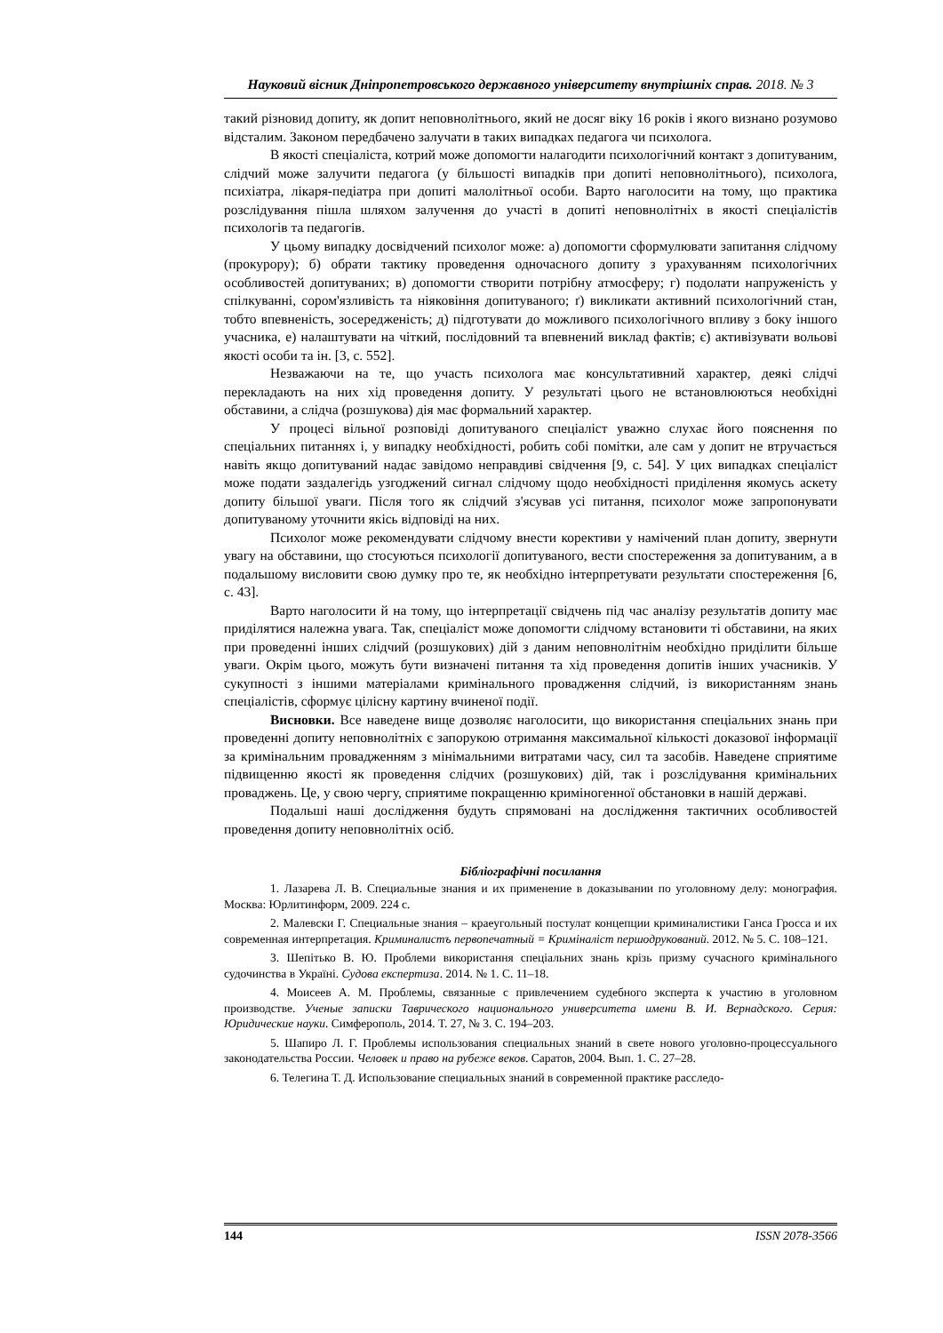Науковий вісник Дніпропетровського державного університету внутрішніх справ. 2018. № 3
такий різновид допиту, як допит неповнолітнього, який не досяг віку 16 років і якого визнано розумово відсталим. Законом передбачено залучати в таких випадках педагога чи психолога.
В якості спеціаліста, котрий може допомогти налагодити психологічний контакт з допитуваним, слідчий може залучити педагога (у більшості випадків при допиті неповнолітнього), психолога, психіатра, лікаря-педіатра при допиті малолітньої особи. Варто наголосити на тому, що практика розслідування пішла шляхом залучення до участі в допиті неповнолітніх в якості спеціалістів психологів та педагогів.
У цьому випадку досвідчений психолог може: а) допомогти сформулювати запитання слідчому (прокурору); б) обрати тактику проведення одночасного допиту з урахуванням психологічних особливостей допитуваних; в) допомогти створити потрібну атмосферу; г) подолати напруженість у спілкуванні, сором'язливість та ніяковіння допитуваного; ґ) викликати активний психологічний стан, тобто впевненість, зосередженість; д) підготувати до можливого психологічного впливу з боку іншого учасника, е) налаштувати на чіткий, послідовний та впевнений виклад фактів; є) активізувати вольові якості особи та ін. [3, с. 552].
Незважаючи на те, що участь психолога має консультативний характер, деякі слідчі перекладають на них хід проведення допиту. У результаті цього не встановлюються необхідні обставини, а слідча (розшукова) дія має формальний характер.
У процесі вільної розповіді допитуваного спеціаліст уважно слухає його пояснення по спеціальних питаннях і, у випадку необхідності, робить собі помітки, але сам у допит не втручається навіть якщо допитуваний надає завідомо неправдиві свідчення [9, с. 54]. У цих випадках спеціаліст може подати заздалегідь узгоджений сигнал слідчому щодо необхідності приділення якомусь аскету допиту більшої уваги. Після того як слідчий з'ясував усі питання, психолог може запропонувати допитуваному уточнити якісь відповіді на них.
Психолог може рекомендувати слідчому внести корективи у намічений план допиту, звернути увагу на обставини, що стосуються психології допитуваного, вести спостереження за допитуваним, а в подальшому висловити свою думку про те, як необхідно інтерпретувати результати спостереження [6, с. 43].
Варто наголосити й на тому, що інтерпретації свідчень під час аналізу результатів допиту має приділятися належна увага. Так, спеціаліст може допомогти слідчому встановити ті обставини, на яких при проведенні інших слідчий (розшукових) дій з даним неповнолітнім необхідно приділити більше уваги. Окрім цього, можуть бути визначені питання та хід проведення допитів інших учасників. У сукупності з іншими матеріалами кримінального провадження слідчий, із використанням знань спеціалістів, сформує цілісну картину вчиненої події.
Висновки. Все наведене вище дозволяє наголосити, що використання спеціальних знань при проведенні допиту неповнолітніх є запорукою отримання максимальної кількості доказової інформації за кримінальним провадженням з мінімальними витратами часу, сил та засобів. Наведене сприятиме підвищенню якості як проведення слідчих (розшукових) дій, так і розслідування кримінальних проваджень. Це, у свою чергу, сприятиме покращенню криміногенної обстановки в нашій державі.
Подальші наші дослідження будуть спрямовані на дослідження тактичних особливостей проведення допиту неповнолітніх осіб.
Бібліографічні посилання
1. Лазарева Л. В. Специальные знания и их применение в доказывании по уголовному делу: монография. Москва: Юрлитинформ, 2009. 224 с.
2. Малевски Г. Специальные знания – краеугольный постулат концепции криминалистики Ганса Гросса и их современная интерпретация. Криминалистъ первопечатный = Криміналіст першодрукований. 2012. № 5. С. 108–121.
3. Шепітько В. Ю. Проблеми використання спеціальних знань крізь призму сучасного кримінального судочинства в Україні. Судова експертиза. 2014. № 1. С. 11–18.
4. Моисеев А. М. Проблемы, связанные с привлечением судебного эксперта к участию в уголовном производстве. Ученые записки Таврического национального университета имени В. И. Вернадского. Серия: Юридические науки. Симферополь, 2014. Т. 27, № 3. С. 194–203.
5. Шапиро Л. Г. Проблемы использования специальных знаний в свете нового уголовно-процессуального законодательства России. Человек и право на рубеже веков. Саратов, 2004. Вып. 1. С. 27–28.
6. Телегина Т. Д. Использование специальных знаний в современной практике расследо-
144 ISSN 2078-3566